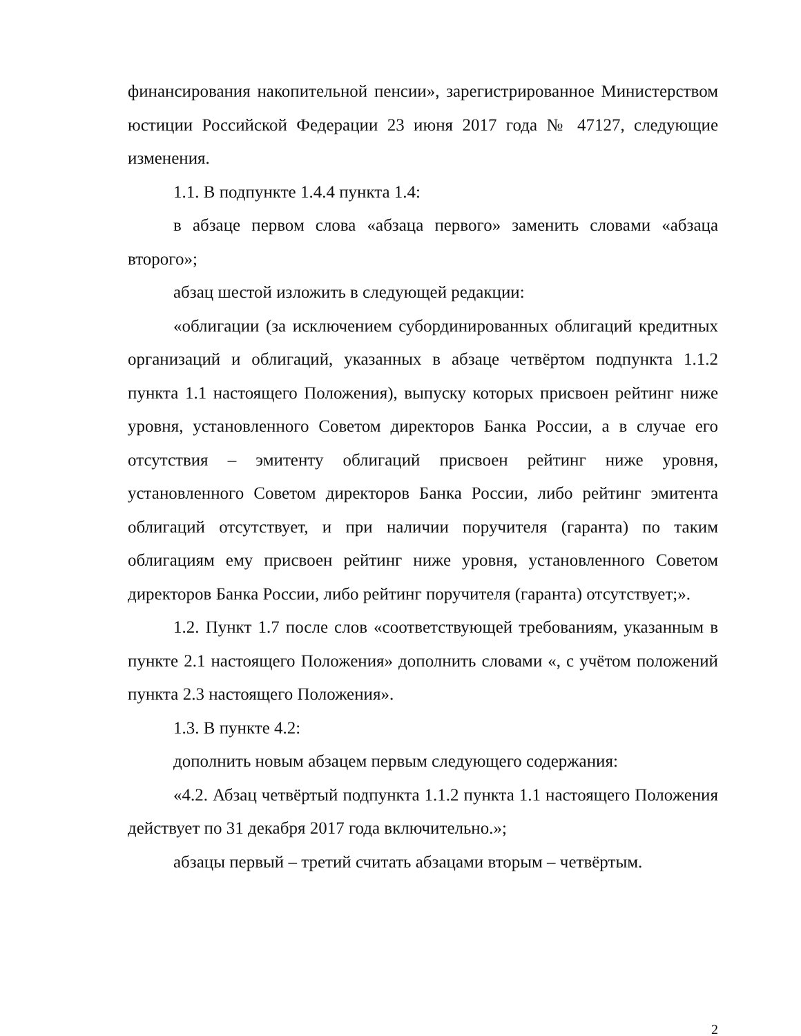финансирования накопительной пенсии», зарегистрированное Министерством юстиции Российской Федерации 23 июня 2017 года № 47127, следующие изменения.
1.1. В подпункте 1.4.4 пункта 1.4:
в абзаце первом слова «абзаца первого» заменить словами «абзаца второго»;
абзац шестой изложить в следующей редакции:
«облигации (за исключением субординированных облигаций кредитных организаций и облигаций, указанных в абзаце четвёртом подпункта 1.1.2 пункта 1.1 настоящего Положения), выпуску которых присвоен рейтинг ниже уровня, установленного Советом директоров Банка России, а в случае его отсутствия – эмитенту облигаций присвоен рейтинг ниже уровня, установленного Советом директоров Банка России, либо рейтинг эмитента облигаций отсутствует, и при наличии поручителя (гаранта) по таким облигациям ему присвоен рейтинг ниже уровня, установленного Советом директоров Банка России, либо рейтинг поручителя (гаранта) отсутствует;».
1.2. Пункт 1.7 после слов «соответствующей требованиям, указанным в пункте 2.1 настоящего Положения» дополнить словами «, с учётом положений пункта 2.3 настоящего Положения».
1.3. В пункте 4.2:
дополнить новым абзацем первым следующего содержания:
«4.2. Абзац четвёртый подпункта 1.1.2 пункта 1.1 настоящего Положения действует по 31 декабря 2017 года включительно.»;
абзацы первый – третий считать абзацами вторым – четвёртым.
2